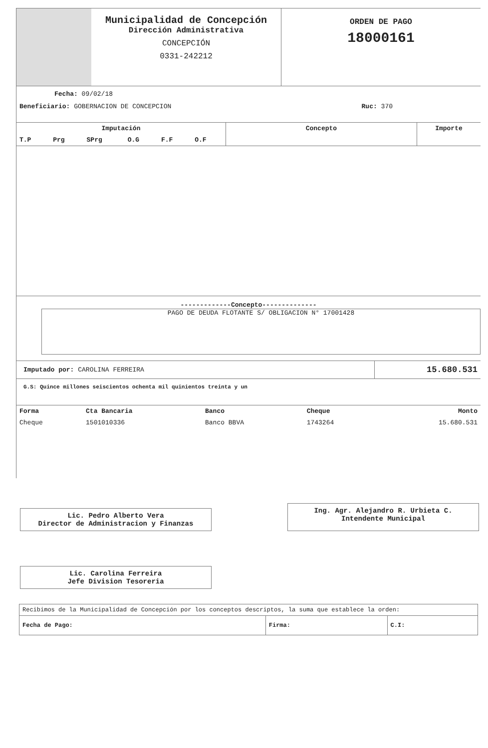Municipalidad de Concepción
Dirección Administrativa
CONCEPCIÓN
0331-242212
ORDEN DE PAGO
18000161
Fecha: 09/02/18
Beneficiario: GOBERNACION DE CONCEPCION Ruc: 370
| Imputación | | | | | | Concepto | Importe |
| --- | --- | --- | --- | --- | --- | --- | --- |
| T.P | Prg | SPrg | O.G | F.F | O.F | | |
-------------Concepto--------------
PAGO DE DEUDA FLOTANTE S/ OBLIGACION N° 17001428
| Imputado por: CAROLINA FERREIRA | 15.680.531 |
G.S: Quince millones seiscientos ochenta mil quinientos treinta y un
| Forma | Cta Bancaria | Banco | Cheque | Monto |
| --- | --- | --- | --- | --- |
| Cheque | 1501010336 | Banco BBVA | 1743264 | 15.680.531 |
Lic. Pedro Alberto Vera
Director de Administracion y Finanzas
Ing. Agr. Alejandro R. Urbieta C.
Intendente Municipal
Lic. Carolina Ferreira
Jefe Division Tesoreria
| Recibimos de la Municipalidad de Concepción por los conceptos descriptos, la suma que establece la orden: | | |
| Fecha de Pago: | Firma: | C.I: |